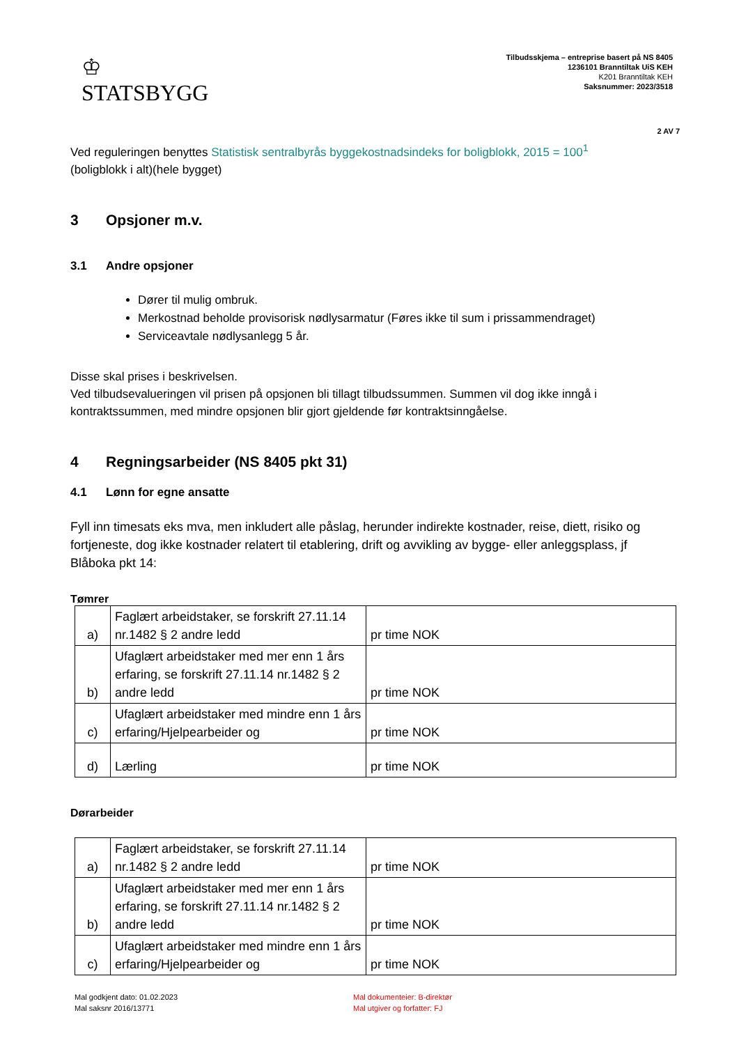♔
STATSBYGG
Tilbudsskjema – entreprise basert på NS 8405
1236101 Branntiltak UiS KEH
K201 Branntiltak KEH
Saksnummer: 2023/3518
2 AV 7
Ved reguleringen benyttes Statistisk sentralbyrås byggekostnadsindeks for boligblokk, 2015 = 100<sup>1</sup>
(boligblokk i alt)(hele bygget)
3 Opsjoner m.v.
3.1 Andre opsjoner
Dører til mulig ombruk.
Merkostnad beholde provisorisk nødlysarmatur (Føres ikke til sum i prissammendraget)
Serviceavtale nødlysanlegg 5 år.
Disse skal prises i beskrivelsen.
Ved tilbudsevalueringen vil prisen på opsjonen bli tillagt tilbudssummen. Summen vil dog ikke inngå i kontraktssummen, med mindre opsjonen blir gjort gjeldende før kontraktsinngåelse.
4 Regningsarbeider (NS 8405 pkt 31)
4.1 Lønn for egne ansatte
Fyll inn timesats eks mva, men inkludert alle påslag, herunder indirekte kostnader, reise, diett, risiko og fortjeneste, dog ikke kostnader relatert til etablering, drift og avvikling av bygge- eller anleggsplass, jf Blåboka pkt 14:
Tømrer
| a) | Faglært arbeidstaker, se forskrift 27.11.14 nr.1482 § 2 andre ledd | pr time NOK |
| b) | Ufaglært arbeidstaker med mer enn 1 års erfaring, se forskrift 27.11.14 nr.1482 § 2 andre ledd | pr time NOK |
| c) | Ufaglært arbeidstaker med mindre enn 1 års erfaring/Hjelpearbeider og | pr time NOK |
| d) | Lærling | pr time NOK |
Dørarbeider
| a) | Faglært arbeidstaker, se forskrift 27.11.14 nr.1482 § 2 andre ledd | pr time NOK |
| b) | Ufaglært arbeidstaker med mer enn 1 års erfaring, se forskrift 27.11.14 nr.1482 § 2 andre ledd | pr time NOK |
| c) | Ufaglært arbeidstaker med mindre enn 1 års erfaring/Hjelpearbeider og | pr time NOK |
Mal godkjent dato: 01.02.2023
Mal saksnr 2016/13771
Mal dokumenteier: B-direktør
Mal utgiver og forfatter: FJ